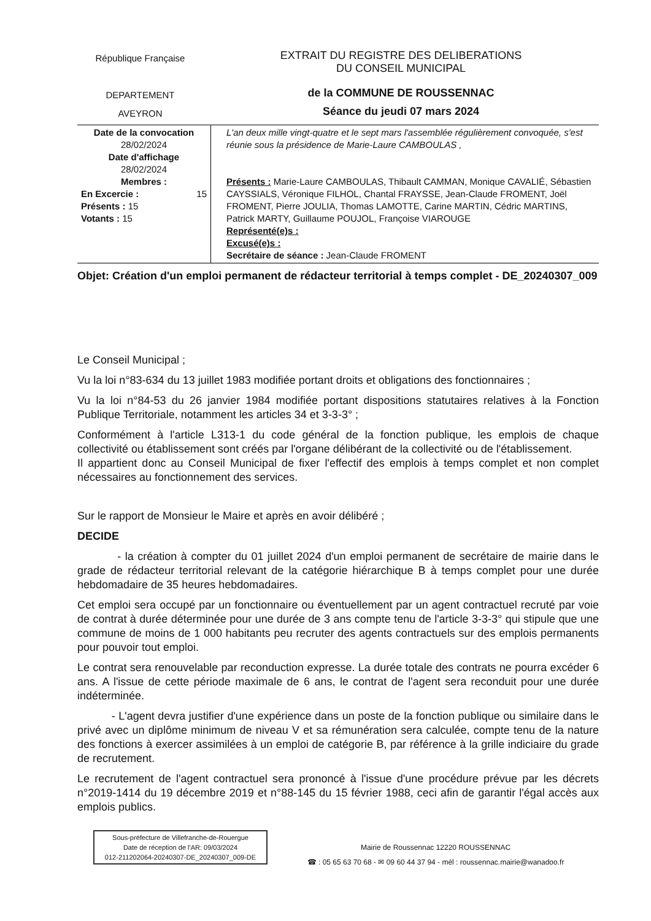République Française
DEPARTEMENT
AVEYRON
EXTRAIT DU REGISTRE DES DELIBERATIONS
DU CONSEIL MUNICIPAL
de la COMMUNE DE ROUSSENNAC
Séance du jeudi 07 mars 2024
| Date de la convocation 28/02/2024 Date d'affichage 28/02/2024 Membres : En Excercie : 15 Présents : 15 Votants : 15 | L'an deux mille vingt-quatre et le sept mars l'assemblée régulièrement convoquée, s'est réunie sous la présidence de Marie-Laure CAMBOULAS , Présents : Marie-Laure CAMBOULAS, Thibault CAMMAN, Monique CAVALIÉ, Sébastien CAYSSIALS, Véronique FILHOL, Chantal FRAYSSE, Jean-Claude FROMENT, Joël FROMENT, Pierre JOULIA, Thomas LAMOTTE, Carine MARTIN, Cédric MARTINS, Patrick MARTY, Guillaume POUJOL, Françoise VIAROUGE Représenté(e)s : Excusé(e)s : Secrétaire de séance : Jean-Claude FROMENT |
Objet: Création d'un emploi permanent de rédacteur territorial à temps complet - DE_20240307_009
Le Conseil Municipal ;
Vu la loi n°83-634 du 13 juillet 1983 modifiée portant droits et obligations des fonctionnaires ;
Vu la loi n°84-53 du 26 janvier 1984 modifiée portant dispositions statutaires relatives à la Fonction Publique Territoriale, notamment les articles 34 et 3-3-3° ;
Conformément à l'article L313-1 du code général de la fonction publique, les emplois de chaque collectivité ou établissement sont créés par l'organe délibérant de la collectivité ou de l'établissement.
Il appartient donc au Conseil Municipal de fixer l'effectif des emplois à temps complet et non complet nécessaires au fonctionnement des services.
Sur le rapport de Monsieur le Maire et après en avoir délibéré ;
DECIDE
- la création à compter du 01 juillet 2024 d'un emploi permanent de secrétaire de mairie dans le grade de rédacteur territorial relevant de la catégorie hiérarchique B à temps complet pour une durée hebdomadaire de 35 heures hebdomadaires.
Cet emploi sera occupé par un fonctionnaire ou éventuellement par un agent contractuel recruté par voie de contrat à durée déterminée pour une durée de 3 ans compte tenu de l'article 3-3-3° qui stipule que une commune de moins de 1 000 habitants peu recruter des agents contractuels sur des emplois permanents pour pouvoir tout emploi.
Le contrat sera renouvelable par reconduction expresse. La durée totale des contrats ne pourra excéder 6 ans. A l'issue de cette période maximale de 6 ans, le contrat de l'agent sera reconduit pour une durée indéterminée.
- L'agent devra justifier d'une expérience dans un poste de la fonction publique ou similaire dans le privé avec un diplôme minimum de niveau V et sa rémunération sera calculée, compte tenu de la nature des fonctions à exercer assimilées à un emploi de catégorie B, par référence à la grille indiciaire du grade de recrutement.
Le recrutement de l'agent contractuel sera prononcé à l'issue d'une procédure prévue par les décrets n°2019-1414 du 19 décembre 2019 et n°88-145 du 15 février 1988, ceci afin de garantir l'égal accès aux emplois publics.
Sous-préfecture de Villefranche-de-Rouergue
Date de réception de l'AR: 09/03/2024
012-211202064-20240307-DE_20240307_009-DE
Mairie de Roussennac 12220 ROUSSENNAC
☎ : 05 65 63 70 68 - ✉ 09 60 44 37 94 - mél : roussennac.mairie@wanadoo.fr